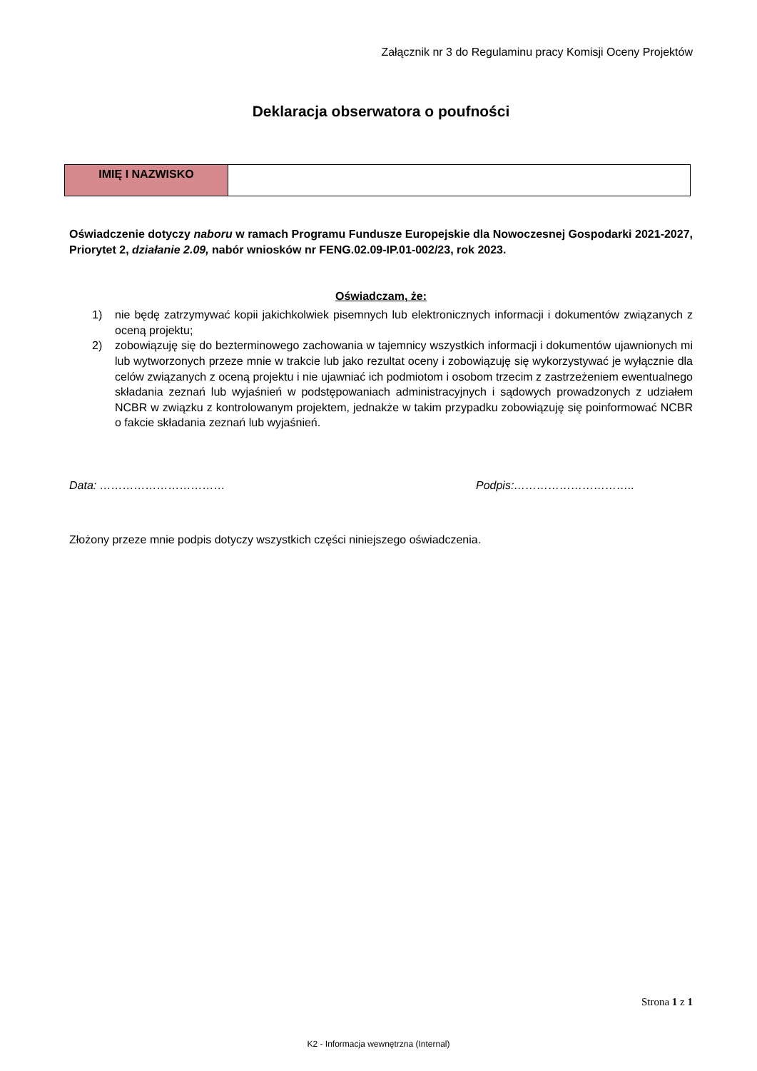Załącznik nr 3 do Regulaminu pracy Komisji Oceny Projektów
Deklaracja obserwatora o poufności
| IMIĘ I NAZWISKO | |
Oświadczenie dotyczy naboru w ramach Programu Fundusze Europejskie dla Nowoczesnej Gospodarki 2021-2027, Priorytet 2, działanie 2.09, nabór wniosków nr FENG.02.09-IP.01-002/23, rok 2023.
Oświadczam, że:
1) nie będę zatrzymywać kopii jakichkolwiek pisemnych lub elektronicznych informacji i dokumentów związanych z oceną projektu;
2) zobowiązuję się do bezterminowego zachowania w tajemnicy wszystkich informacji i dokumentów ujawnionych mi lub wytworzonych przeze mnie w trakcie lub jako rezultat oceny i zobowiązuję się wykorzystywać je wyłącznie dla celów związanych z oceną projektu i nie ujawniać ich podmiotom i osobom trzecim z zastrzeżeniem ewentualnego składania zeznań lub wyjaśnień w podstępowaniach administracyjnych i sądowych prowadzonych z udziałem NCBR w związku z kontrolowanym projektem, jednakże w takim przypadku zobowiązuję się poinformować NCBR o fakcie składania zeznań lub wyjaśnień.
Data: …………………………… Podpis:…………………………..
Złożony przeze mnie podpis dotyczy wszystkich części niniejszego oświadczenia.
Strona 1 z 1
K2 - Informacja wewnętrzna (Internal)